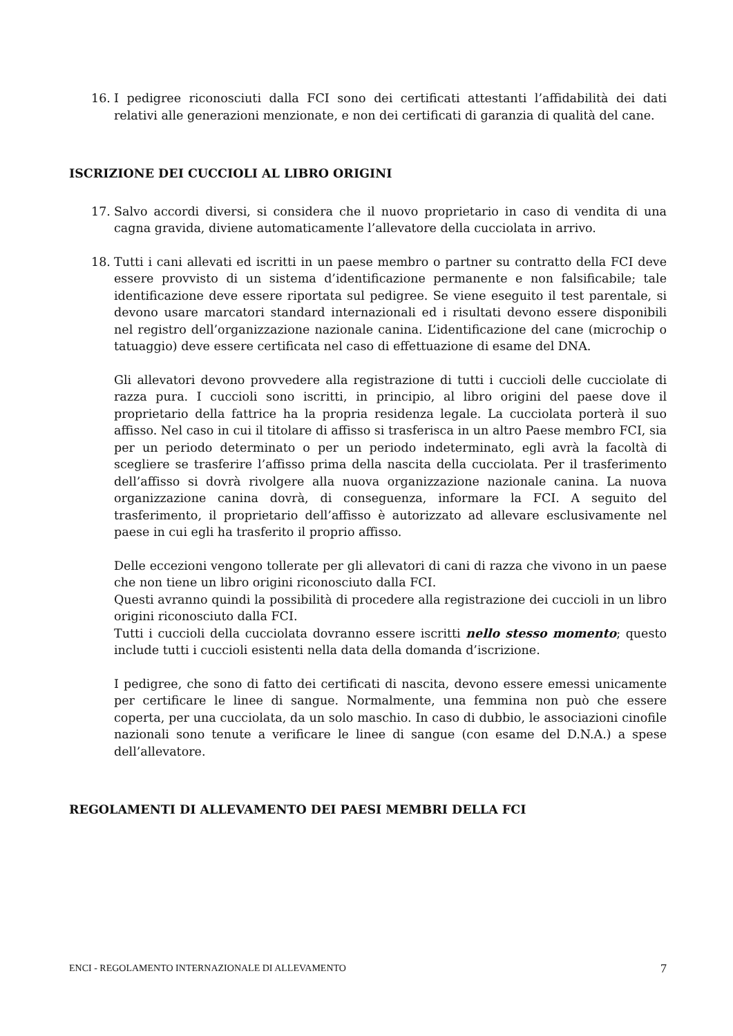16. I pedigree riconosciuti dalla FCI sono dei certificati attestanti l’affidabilità dei dati relativi alle generazioni menzionate, e non dei certificati di garanzia di qualità del cane.
ISCRIZIONE DEI CUCCIOLI AL LIBRO ORIGINI
17. Salvo accordi diversi, si considera che il nuovo proprietario in caso di vendita di una cagna gravida, diviene automaticamente l’allevatore della cucciolata in arrivo.
18. Tutti i cani allevati ed iscritti in un paese membro o partner su contratto della FCI deve essere provvisto di un sistema d’identificazione permanente e non falsificabile; tale identificazione deve essere riportata sul pedigree. Se viene eseguito il test parentale, si devono usare marcatori standard internazionali ed i risultati devono essere disponibili nel registro dell’organizzazione nazionale canina. L’identificazione del cane (microchip o tatuaggio) deve essere certificata nel caso di effettuazione di esame del DNA.
Gli allevatori devono provvedere alla registrazione di tutti i cuccioli delle cucciolate di razza pura. I cuccioli sono iscritti, in principio, al libro origini del paese dove il proprietario della fattrice ha la propria residenza legale. La cucciolata porterà il suo affisso. Nel caso in cui il titolare di affisso si trasferisca in un altro Paese membro FCI, sia per un periodo determinato o per un periodo indeterminato, egli avrà la facoltà di scegliere se trasferire l’affisso prima della nascita della cucciolata. Per il trasferimento dell’affisso si dovrà rivolgere alla nuova organizzazione nazionale canina. La nuova organizzazione canina dovrà, di conseguenza, informare la FCI. A seguito del trasferimento, il proprietario dell’affisso è autorizzato ad allevare esclusivamente nel paese in cui egli ha trasferito il proprio affisso.
Delle eccezioni vengono tollerate per gli allevatori di cani di razza che vivono in un paese che non tiene un libro origini riconosciuto dalla FCI.
Questi avranno quindi la possibilità di procedere alla registrazione dei cuccioli in un libro origini riconosciuto dalla FCI.
Tutti i cuccioli della cucciolata dovranno essere iscritti nello stesso momento; questo include tutti i cuccioli esistenti nella data della domanda d’iscrizione.
I pedigree, che sono di fatto dei certificati di nascita, devono essere emessi unicamente per certificare le linee di sangue. Normalmente, una femmina non può che essere coperta, per una cucciolata, da un solo maschio. In caso di dubbio, le associazioni cinofile nazionali sono tenute a verificare le linee di sangue (con esame del D.N.A.) a spese dell’allevatore.
REGOLAMENTI DI ALLEVAMENTO DEI PAESI MEMBRI DELLA FCI
ENCI - REGOLAMENTO INTERNAZIONALE DI ALLEVAMENTO 7